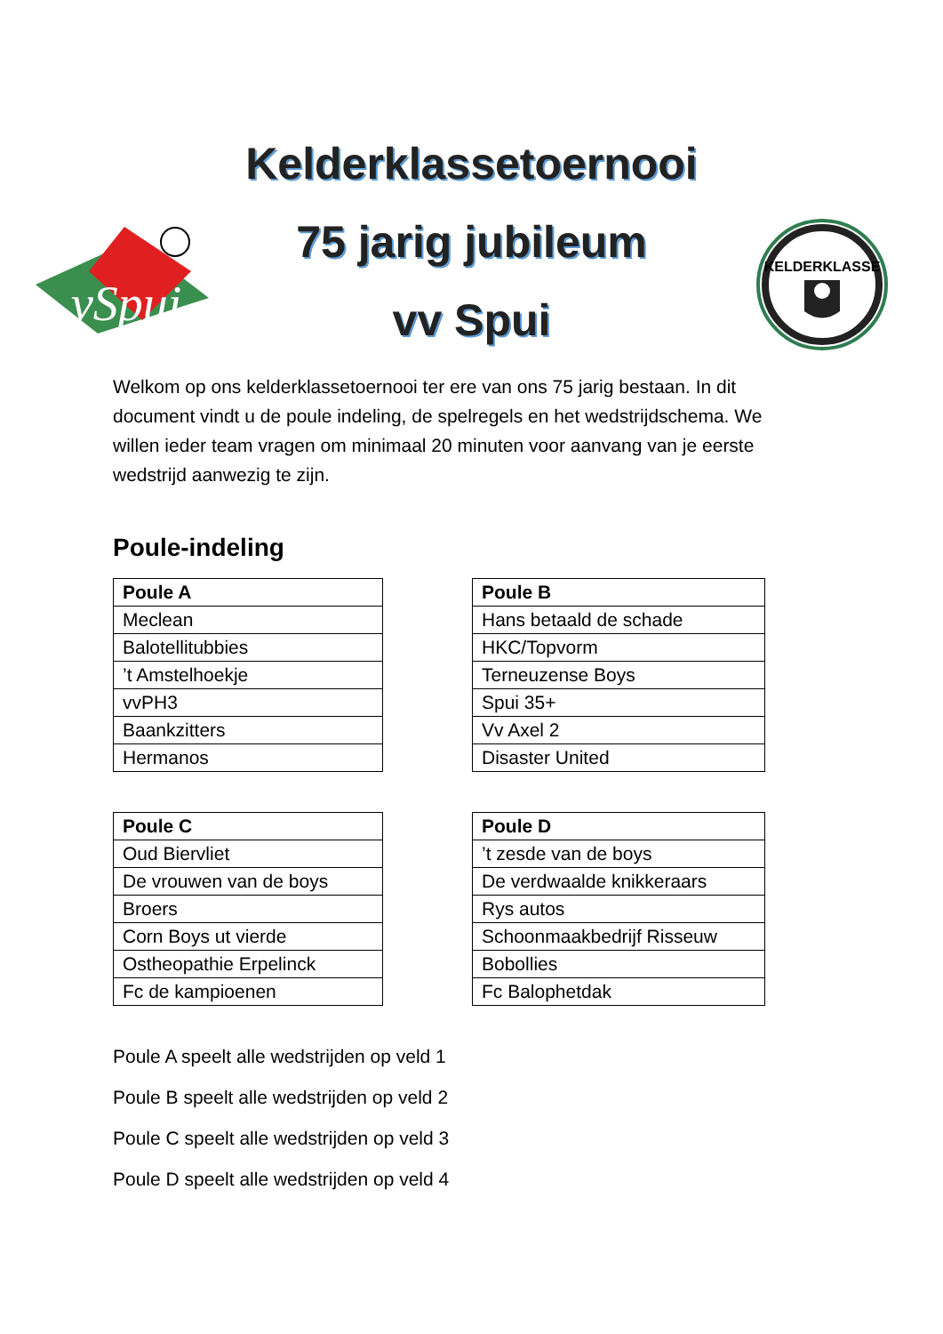Kelderklassetoernooi
75 jarig jubileum
vv Spui
vSpui
KELDERKLASSE
Welkom op ons kelderklassetoernooi ter ere van ons 75 jarig bestaan. In dit document vindt u de poule indeling, de spelregels en het wedstrijdschema. We willen ieder team vragen om minimaal 20 minuten voor aanvang van je eerste wedstrijd aanwezig te zijn.
Poule-indeling
| Poule A |
| --- |
| Meclean |
| Balotellitubbies |
| ’t Amstelhoekje |
| vvPH3 |
| Baankzitters |
| Hermanos |
| Poule B |
| --- |
| Hans betaald de schade |
| HKC/Topvorm |
| Terneuzense Boys |
| Spui 35+ |
| Vv Axel 2 |
| Disaster United |
| Poule C |
| --- |
| Oud Biervliet |
| De vrouwen van de boys |
| Broers |
| Corn Boys ut vierde |
| Ostheopathie Erpelinck |
| Fc de kampioenen |
| Poule D |
| --- |
| ’t zesde van de boys |
| De verdwaalde knikkeraars |
| Rys autos |
| Schoonmaakbedrijf Risseuw |
| Bobollies |
| Fc Balophetdak |
Poule A speelt alle wedstrijden op veld 1
Poule B speelt alle wedstrijden op veld 2
Poule C speelt alle wedstrijden op veld 3
Poule D speelt alle wedstrijden op veld 4